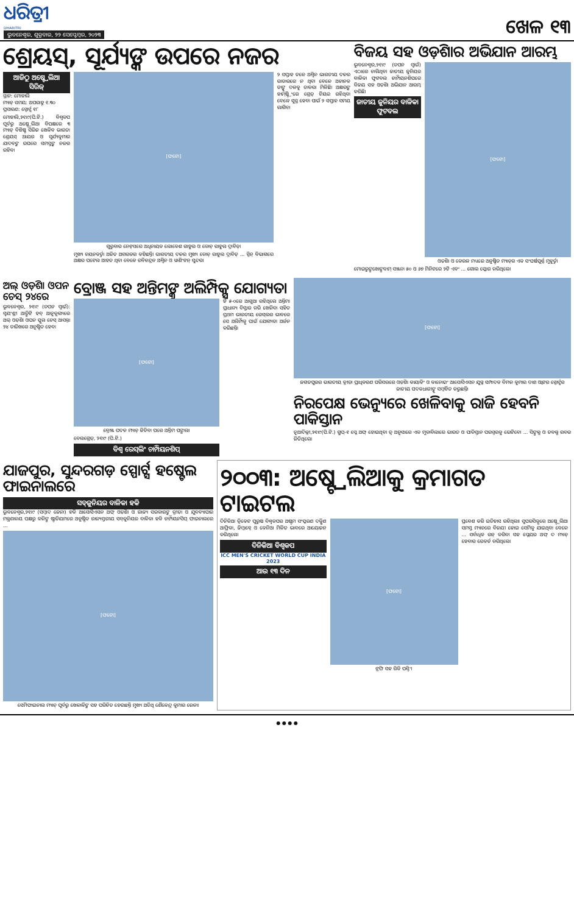ଧରିତ୍ରୀ
DHARITRI
ଭୁବନେଶ୍ୱର, ଶୁକ୍ରବାର, ୨୨ ସେପ୍ଟେମ୍ବର, ୨୦୨୩
ଖେଳ ୧୩
ଶ୍ରେୟସ୍‌, ସୂର୍ଯ୍ୟଙ୍କ ଉପରେ ନଜର
ଆଜିଠୁ ଅଷ୍ଟ୍ରେଲିଆ ସିରିଜ୍
ସ୍ଥାନ: ମୋହାଲି
ମ୍ୟାଚ୍ ସମୟ: ଅପରାହ୍ନ ୧.୩୦
ପ୍ରସାରଣ: ସ୍ପୋର୍ଟ୍ସ ୧୮
ମୋହାଲି,୨୧।୯(ପି.ଟି.) ବିଶ୍ୱକପ ପୂର୍ବରୁ ଅଷ୍ଟ୍ରେଲିଆ ବିପକ୍ଷରେ ୩ ମ୍ୟାଚ୍ ବିଶିଷ୍ଟ ସିରିଜ ଖେଳିବ ଭାରତ। ଶ୍ରେୟସ୍ ଆୟର ଓ ସୂର୍ଯ୍ୟକୁମାର ଯାଦବଙ୍କ ଉପରେ ସମସ୍ତଙ୍କ ନଜର ରହିବ।
[ଫଟୋ]
ଗୁରୁବାର ନେଟ୍‌ସରେ ଅଧିନାୟକ ଲୋକେଶ ରାହୁଲ ଓ କୋଚ୍ ରାହୁଲ ଦ୍ରାବିଡ୍।
ମୁଖ୍ୟ ଚୟନକର୍ତ୍ତା ଅଜିତ ଅଗରକର କହିଛନ୍ତି। ଭାରତୀୟ ଦଳର ମୁଖ୍ୟ କୋଚ୍ ରାହୁଲ ଦ୍ରାବିଡ୍ ... ସ୍ପିନ୍ ବିଭାଗରେ ଅକ୍ଷର ପଟେଲ ଆହତ ଥିବା ବେଳେ ରବିଚନ୍ଦ୍ରନ ଅଶ୍ୱିନ ଓ ୱାଶିଂଟନ୍ ସୁନ୍ଦର।
୨ ସପ୍ତାହ ତଳେ ଅଶ୍ୱିନ ଭାରତୀୟ ଦଳର ରାଡାରରେ ନ ଥିବା ବେଳେ ଅଚାନକ ତାଙ୍କୁ ଦଳକୁ ଡାକରା ମିଳିଛି। ଅକ୍ଷରଙ୍କ ହାମ୍‌ଷ୍ଟ୍ରିଂରେ ଗ୍ରେଡ୍ ଟିୟର ରହିଥିବା ବେଳେ ସୁସ୍ଥ ହେବା ପାଇଁ ୨ ସପ୍ତାହ ସମୟ ଲାଗିବ।
ବିଜୟ ସହ ଓଡ଼ିଶାର ଅଭିଯାନ ଆରମ୍ଭ
ଭୁବନେଶ୍ୱର,୨୧।୯ (ତପନ ସ୍ୱାଇଁ) ଏଠାରେ ଚାଲିଥିବା ଜାତୀୟ ଜୁନିୟର ବାଳିକା ଫୁଟବଲ ଚାମ୍ପିୟନଶିପରେ ବିଜୟ ସହ ଓଡ଼ିଶା ଅଭିଯାନ ଆରମ୍ଭ କରିଛି।
ଜାତୀୟ ଜୁନିୟର ବାଳିକା ଫୁଟବଲ
[ଫଟୋ]
ଓଡ଼ିଶା ଓ କେରଳ ମଧ୍ୟରେ ଅନୁଷ୍ଠିତ ମ୍ୟାଚ୍‌ର ଏକ ସଂଘର୍ଷପୂର୍ଣ୍ଣ ମୁହୂର୍ତ୍ତ।
ମୋଇରୁଙ୍ଗଖୋଙ୍ଗବାମ୍ ସଞ୍ଜନା ୫୦ ଓ ୬୭ ମିନିଟରେ ୨ଟି ଏବଂ ... ଗୋଲ ସ୍କୋର କରିଥିଲେ।
ଅଲ୍ ଓଡ଼ିଶା ଓପନ ଚେସ୍ ୨୪ରେ
ଭୁବନେଶ୍ୱର, ୨୧।୯ (ତପନ ସ୍ୱାଇଁ): ସ୍ୱୟଂଶ୍ରୀ ଆଡ୍ଭିଟି ହବ୍ ଆନୁକୂଲ୍ୟରେ ଅଲ୍ ଓଡ଼ିଶା ଓପନ ସ୍କୁଲ ଚେସ୍ ଆସନ୍ତା ୨୪ ତାରିଖରେ ଅନୁଷ୍ଠିତ ହେବ।
ବ୍ରୋଞ୍ଜ ସହ ଅନ୍ତିମଙ୍କୁ ଅଲିମ୍ପିକ୍ସ ଯୋଗ୍ୟତା
[ଫଟୋ]
ବ୍ରୋଞ୍ଜ ପଦକ ମ୍ୟାଚ୍ ଜିତିବା ପରେ ଅନ୍ତିମ ପଙ୍ଘାଲ।
ବେଲଗ୍ରେଡ୍, ୨୧।୯ (ପି.ଟି.)
ବିଶ୍ୱ ରେସ୍‌ଲିଂ ଚାମ୍ପିୟନଶିପ୍
ହିଁ ୫-୦ରେ ଆଗୁଆ ରହିଥିଲେ ଅନ୍ତିମ। ପ୍ରାଧାନ୍ୟ ବିସ୍ତାର କରି ଖେଳିବା ସହିତ ପ୍ରଥମ ଭାରତୀୟ ରେସ୍‌ଲର ଭାବରେ ସେ ଅଲିମ୍ପିକ୍ସ ପାଇଁ ଯୋଗ୍ୟତା ଅର୍ଜନ କରିଛନ୍ତି।
[ଫଟୋ]
ଜଗତପୁରର ଭାରତୀୟ କ୍ରୀଡ଼ା ପ୍ରାଧିକରଣ ପରିସରରେ ଓଡ଼ିଶା କାୟାକିଂ ଓ କାନୋଇଂ ଆସୋସିଏସନ ଯୁଗ୍ମ ସମ୍ପାଦକ ବିମଳ କୁମାର ଦାଶ ଓ୍ୱାଟର ସ୍ପୋର୍ଟ୍ସର ଜାତୀୟ ପଦକଧାରୀଙ୍କୁ ସମ୍ବର୍ଦ୍ଧିତ କରୁଛନ୍ତି।
ନିରପେକ୍ଷ ଭେନ୍ୟୁରେ ଖେଳିବାକୁ ରାଜି ହେବନି ପାକିସ୍ତାନ
ନୂଆଦିଲ୍ଲୀ,୨୧।୯(ପି.ଟି.) ଗ୍ରୁପ୍-୧ ପ୍ଲେ ଅଫ୍ ହୋଇଥିବା ଡ୍ର ଅନୁସାରେ ଏକ ମୁକାବିଲାରେ ଭାରତ ଓ ପାକିସ୍ତାନ ପରସ୍ପରକୁ ଭେଟିବେ। ... ସିଙ୍ଗଲ୍ସ ଓ ଡବଲ୍ସ ରବର ଜିତିଥିଲେ।
ଯାଜପୁର, ସୁନ୍ଦରଗଡ଼ ସ୍ପୋର୍ଟ୍ସ ହଷ୍ଟେଲ ଫାଇନାଲରେ
ସବ୍‌ଜୁନିୟର ବାଳିକା ହକି
ଭୁବନେଶ୍ୱର,୨୧।୯ (ସମ୍ବାଦ ଜେନା) ହକି ଆସୋସିଏସନ ଅଫ୍ ଓଡ଼ିଶା ଓ ରାଜ୍ୟ ସରକାରଙ୍କ କ୍ରୀଡ଼ା ଓ ଯୁବବ୍ୟାପାର ମନ୍ତ୍ରଣାଳୟ ପକ୍ଷରୁ କଳିଙ୍ଗ ଷ୍ଟାଡିୟମରେ ଅନୁଷ୍ଠିତ ରାଜ୍ୟସ୍ତରୀୟ ସବ୍‌ଜୁନିୟର ବାଳିକା ହକି ଚାମ୍ପିୟନସିପ୍ ଫାଇନାଲରେ ...
[ଫଟୋ]
ସେମିଫାଇନାଲ ମ୍ୟାଚ୍ ପୂର୍ବରୁ ଖେଳାଳିଙ୍କ ସହ ପରିଚିତ ହେଉଛନ୍ତି ମୁଖ୍ୟ ଅତିଥି ଶୈଳେନ୍ଦ୍ର କୁମାର ଜେନା।
୨୦୦୩: ଅଷ୍ଟ୍ରେଲିଆକୁ କ୍ରମାଗତ ଟାଇଟଲ
ଦିନିକିଆ କ୍ରିକେଟ ପୁରୁଷ ବିଶ୍ୱକପର ଅଷ୍ଟମ ସଂସ୍କରଣ ଦକ୍ଷିଣ ଆଫ୍ରିକା, ଜିମ୍ବାବ୍ୱେ ଓ କେନିଆ ମିଳିତ ଭାବରେ ଆୟୋଜନ କରିଥିଲେ।
ଦିନିକିଆ ବିଶ୍ୱକପ
ICC MEN'S CRICKET WORLD CUP INDIA 2023
ଆଉ ୧୩ ଦିନ
[ଫଟୋ]
ଟ୍ରଫି ସହ ରିକି ପଣ୍ଟିଂ।
ପ୍ରବେଶ କରି ଇତିହାସ ରଚିଥିଲା। ସୁପରସିକ୍ସରେ ଅଷ୍ଟ୍ରେଲିଆ ସମସ୍ତ ମ୍ୟାଚରେ ବିଜୟୀ ହୋଇ ସେମିକୁ ଯାଇଥିବା ବେଳେ ... ସର୍ବାଧିକ ରନ୍ କରିବା ସହ ପ୍ଲେୟର ଅଫ୍ ଦ ମ୍ୟାଚ୍ ହେବାର ରେକର୍ଡ କରିଥିଲେ।
● ● ● ●